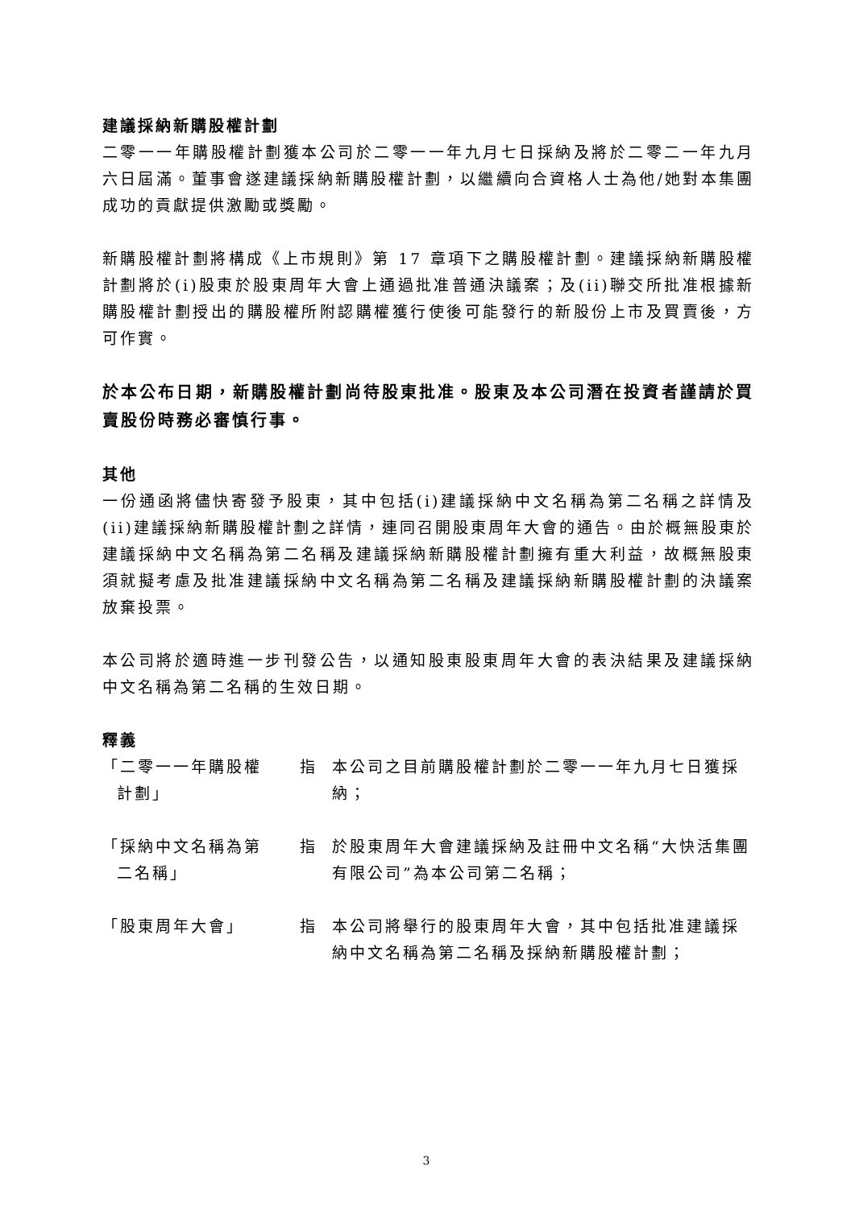建議採納新購股權計劃
二零一一年購股權計劃獲本公司於二零一一年九月七日採納及將於二零二一年九月六日屆滿。董事會遂建議採納新購股權計劃，以繼續向合資格人士為他/她對本集團成功的貢獻提供激勵或獎勵。
新購股權計劃將構成《上市規則》第 17 章項下之購股權計劃。建議採納新購股權計劃將於(i)股東於股東周年大會上通過批准普通決議案；及(ii)聯交所批准根據新購股權計劃授出的購股權所附認購權獲行使後可能發行的新股份上市及買賣後，方可作實。
於本公布日期，新購股權計劃尚待股東批准。股東及本公司潛在投資者謹請於買賣股份時務必審慎行事。
其他
一份通函將儘快寄發予股東，其中包括(i)建議採納中文名稱為第二名稱之詳情及(ii)建議採納新購股權計劃之詳情，連同召開股東周年大會的通告。由於概無股東於建議採納中文名稱為第二名稱及建議採納新購股權計劃擁有重大利益，故概無股東須就擬考慮及批准建議採納中文名稱為第二名稱及建議採納新購股權計劃的決議案放棄投票。
本公司將於適時進一步刊發公告，以通知股東股東周年大會的表決結果及建議採納中文名稱為第二名稱的生效日期。
釋義
| 「二零一一年購股權 計劃」 | 指 | 本公司之目前購股權計劃於二零一一年九月七日獲採納； |
| 「採納中文名稱為第 二名稱」 | 指 | 於股東周年大會建議採納及註冊中文名稱“大快活集團有限公司”為本公司第二名稱； |
| 「股東周年大會」 | 指 | 本公司將舉行的股東周年大會，其中包括批准建議採納中文名稱為第二名稱及採納新購股權計劃； |
3